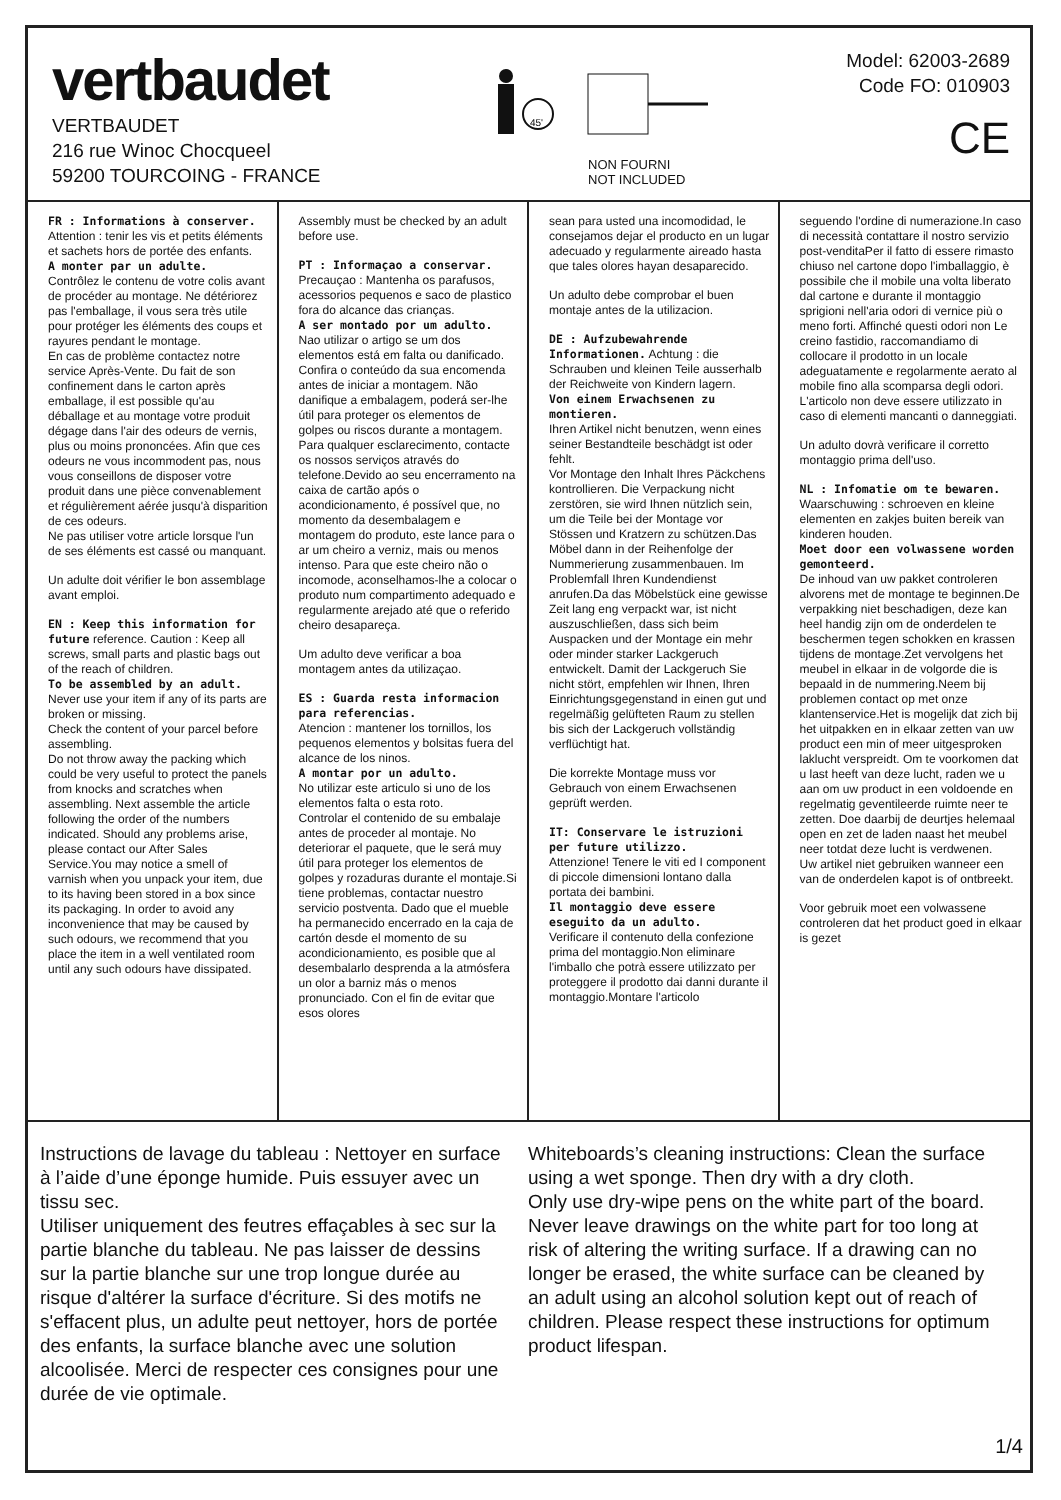vertbaudet
VERTBAUDET
216 rue Winoc Chocqueel
59200 TOURCOING - FRANCE
45'
NON FOURNI
NOT INCLUDED
Model: 62003-2689
Code FO: 010903
CE
FR : Informations à conserver. Attention : tenir les vis et petits éléments et sachets hors de portée des enfants.
A monter par un adulte.
Contrôlez le contenu de votre colis avant de procéder au montage. Ne détériorez pas l'emballage, il vous sera très utile pour protéger les éléments des coups et rayures pendant le montage.
En cas de problème contactez notre service Après-Vente. Du fait de son confinement dans le carton après emballage, il est possible qu'au déballage et au montage votre produit dégage dans l'air des odeurs de vernis, plus ou moins prononcées. Afin que ces odeurs ne vous incommodent pas, nous vous conseillons de disposer votre produit dans une pièce convenablement et régulièrement aérée jusqu'à disparition de ces odeurs.
Ne pas utiliser votre article lorsque l'un de ses éléments est cassé ou manquant.
Un adulte doit vérifier le bon assemblage avant emploi.
EN : Keep this information for future reference. Caution : Keep all screws, small parts and plastic bags out of the reach of children.
To be assembled by an adult.
Never use your item if any of its parts are broken or missing.
Check the content of your parcel before assembling.
Do not throw away the packing which could be very useful to protect the panels from knocks and scratches when assembling. Next assemble the article following the order of the numbers indicated. Should any problems arise, please contact our After Sales Service.You may notice a smell of varnish when you unpack your item, due to its having been stored in a box since its packaging. In order to avoid any inconvenience that may be caused by such odours, we recommend that you place the item in a well ventilated room until any such odours have dissipated.
Assembly must be checked by an adult before use.
PT : Informaçao a conservar.
Precauçao : Mantenha os parafusos, acessorios pequenos e saco de plastico fora do alcance das crianças.
A ser montado por um adulto.
Nao utilizar o artigo se um dos elementos está em falta ou danificado.
Confira o conteúdo da sua encomenda antes de iniciar a montagem. Não danifique a embalagem, poderá ser-lhe útil para proteger os elementos de golpes ou riscos durante a montagem. Para qualquer esclarecimento, contacte os nossos serviços através do telefone.Devido ao seu encerramento na caixa de cartão após o acondicionamento, é possível que, no momento da desembalagem e montagem do produto, este lance para o ar um cheiro a verniz, mais ou menos intenso. Para que este cheiro não o incomode, aconselhamos-lhe a colocar o produto num compartimento adequado e regularmente arejado até que o referido cheiro desapareça.
Um adulto deve verificar a boa montagem antes da utilizaçao.
ES : Guarda resta informacion para referencias.
Atencion : mantener los tornillos, los pequenos elementos y bolsitas fuera del alcance de los ninos.
A montar por un adulto.
No utilizar este articulo si uno de los elementos falta o esta roto.
Controlar el contenido de su embalaje antes de proceder al montaje. No deteriorar el paquete, que le será muy útil para proteger los elementos de golpes y rozaduras durante el montaje.Si tiene problemas, contactar nuestro servicio postventa. Dado que el mueble ha permanecido encerrado en la caja de cartón desde el momento de su acondicionamiento, es posible que al desembalarlo desprenda a la atmósfera un olor a barniz más o menos pronunciado. Con el fin de evitar que esos olores
sean para usted una incomodidad, le consejamos dejar el producto en un lugar adecuado y regularmente aireado hasta que tales olores hayan desaparecido.
Un adulto debe comprobar el buen montaje antes de la utilizacion.
DE : Aufzubewahrende Informationen. Achtung : die Schrauben und kleinen Teile ausserhalb der Reichweite von Kindern lagern.
Von einem Erwachsenen zu montieren.
Ihren Artikel nicht benutzen, wenn eines seiner Bestandteile beschädgt ist oder fehlt.
Vor Montage den Inhalt Ihres Päckchens kontrollieren. Die Verpackung nicht zerstören, sie wird Ihnen nützlich sein, um die Teile bei der Montage vor Stössen und Kratzern zu schützen.Das Möbel dann in der Reihenfolge der Nummerierung zusammenbauen. Im Problemfall Ihren Kundendienst anrufen.Da das Möbelstück eine gewisse Zeit lang eng verpackt war, ist nicht auszuschließen, dass sich beim Auspacken und der Montage ein mehr oder minder starker Lackgeruch entwickelt. Damit der Lackgeruch Sie nicht stört, empfehlen wir Ihnen, Ihren Einrichtungsgegenstand in einen gut und regelmäßig gelüfteten Raum zu stellen bis sich der Lackgeruch vollständig verflüchtigt hat.
Die korrekte Montage muss vor Gebrauch von einem Erwachsenen geprüft werden.
IT: Conservare le istruzioni per future utilizzo.
Attenzione! Tenere le viti ed I component di piccole dimensioni lontano dalla portata dei bambini.
Il montaggio deve essere eseguito da un adulto.
Verificare il contenuto della confezione prima del montaggio.Non eliminare l'imballo che potrà essere utilizzato per proteggere il prodotto dai danni durante il montaggio.Montare l'articolo
seguendo l'ordine di numerazione.In caso di necessità contattare il nostro servizio post-venditaPer il fatto di essere rimasto chiuso nel cartone dopo l'imballaggio, è possibile che il mobile una volta liberato dal cartone e durante il montaggio sprigioni nell'aria odori di vernice più o meno forti. Affinché questi odori non Le creino fastidio, raccomandiamo di collocare il prodotto in un locale adeguatamente e regolarmente aerato al mobile fino alla scomparsa degli odori.
L'articolo non deve essere utilizzato in caso di elementi mancanti o danneggiati.
Un adulto dovrà verificare il corretto montaggio prima dell'uso.
NL : Infomatie om te bewaren.
Waarschuwing : schroeven en kleine elementen en zakjes buiten bereik van kinderen houden.
Moet door een volwassene worden gemonteerd.
De inhoud van uw pakket controleren alvorens met de montage te beginnen.De verpakking niet beschadigen, deze kan heel handig zijn om de onderdelen te beschermen tegen schokken en krassen tijdens de montage.Zet vervolgens het meubel in elkaar in de volgorde die is bepaald in de nummering.Neem bij problemen contact op met onze klantenservice.Het is mogelijk dat zich bij het uitpakken en in elkaar zetten van uw product een min of meer uitgesproken laklucht verspreidt. Om te voorkomen dat u last heeft van deze lucht, raden we u aan om uw product in een voldoende en regelmatig geventileerde ruimte neer te zetten. Doe daarbij de deurtjes helemaal open en zet de laden naast het meubel neer totdat deze lucht is verdwenen.
Uw artikel niet gebruiken wanneer een van de onderdelen kapot is of ontbreekt.
Voor gebruik moet een volwassene controleren dat het product goed in elkaar is gezet
Instructions de lavage du tableau : Nettoyer en surface à l’aide d’une éponge humide. Puis essuyer avec un tissu sec.
Utiliser uniquement des feutres effaçables à sec sur la partie blanche du tableau. Ne pas laisser de dessins sur la partie blanche sur une trop longue durée au risque d'altérer la surface d'écriture. Si des motifs ne s'effacent plus, un adulte peut nettoyer, hors de portée des enfants, la surface blanche avec une solution alcoolisée. Merci de respecter ces consignes pour une durée de vie optimale.
Whiteboards’s cleaning instructions: Clean the surface using a wet sponge. Then dry with a dry cloth.
Only use dry-wipe pens on the white part of the board. Never leave drawings on the white part for too long at risk of altering the writing surface. If a drawing can no longer be erased, the white surface can be cleaned by an adult using an alcohol solution kept out of reach of children. Please respect these instructions for optimum product lifespan.
1/4